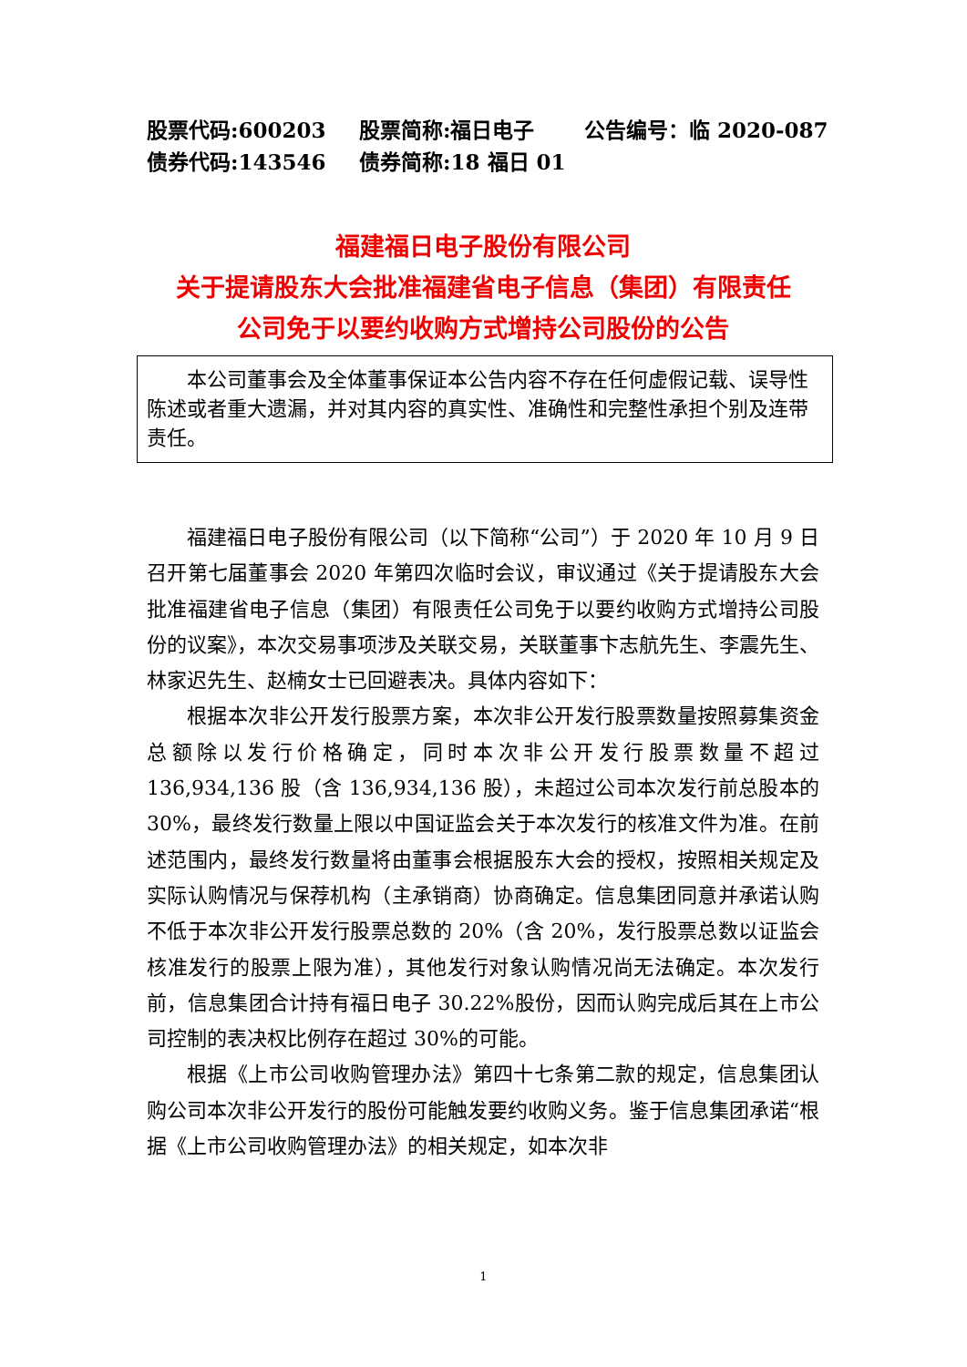股票代码:600203 股票简称:福日电子 公告编号：临 2020-087
债券代码:143546 债券简称:18 福日 01
福建福日电子股份有限公司
关于提请股东大会批准福建省电子信息（集团）有限责任
公司免于以要约收购方式增持公司股份的公告
本公司董事会及全体董事保证本公告内容不存在任何虚假记载、误导性陈述或者重大遗漏，并对其内容的真实性、准确性和完整性承担个别及连带责任。
福建福日电子股份有限公司（以下简称“公司”）于 2020 年 10 月 9 日召开第七届董事会 2020 年第四次临时会议，审议通过《关于提请股东大会批准福建省电子信息（集团）有限责任公司免于以要约收购方式增持公司股份的议案》，本次交易事项涉及关联交易，关联董事卞志航先生、李震先生、林家迟先生、赵楠女士已回避表决。具体内容如下：
根据本次非公开发行股票方案，本次非公开发行股票数量按照募集资金总额除以发行价格确定，同时本次非公开发行股票数量不超过 136,934,136 股（含 136,934,136 股），未超过公司本次发行前总股本的 30%，最终发行数量上限以中国证监会关于本次发行的核准文件为准。在前述范围内，最终发行数量将由董事会根据股东大会的授权，按照相关规定及实际认购情况与保荐机构（主承销商）协商确定。信息集团同意并承诺认购不低于本次非公开发行股票总数的 20%（含 20%，发行股票总数以证监会核准发行的股票上限为准），其他发行对象认购情况尚无法确定。本次发行前，信息集团合计持有福日电子 30.22%股份，因而认购完成后其在上市公司控制的表决权比例存在超过 30%的可能。
根据《上市公司收购管理办法》第四十七条第二款的规定，信息集团认购公司本次非公开发行的股份可能触发要约收购义务。鉴于信息集团承诺“根据《上市公司收购管理办法》的相关规定，如本次非
1